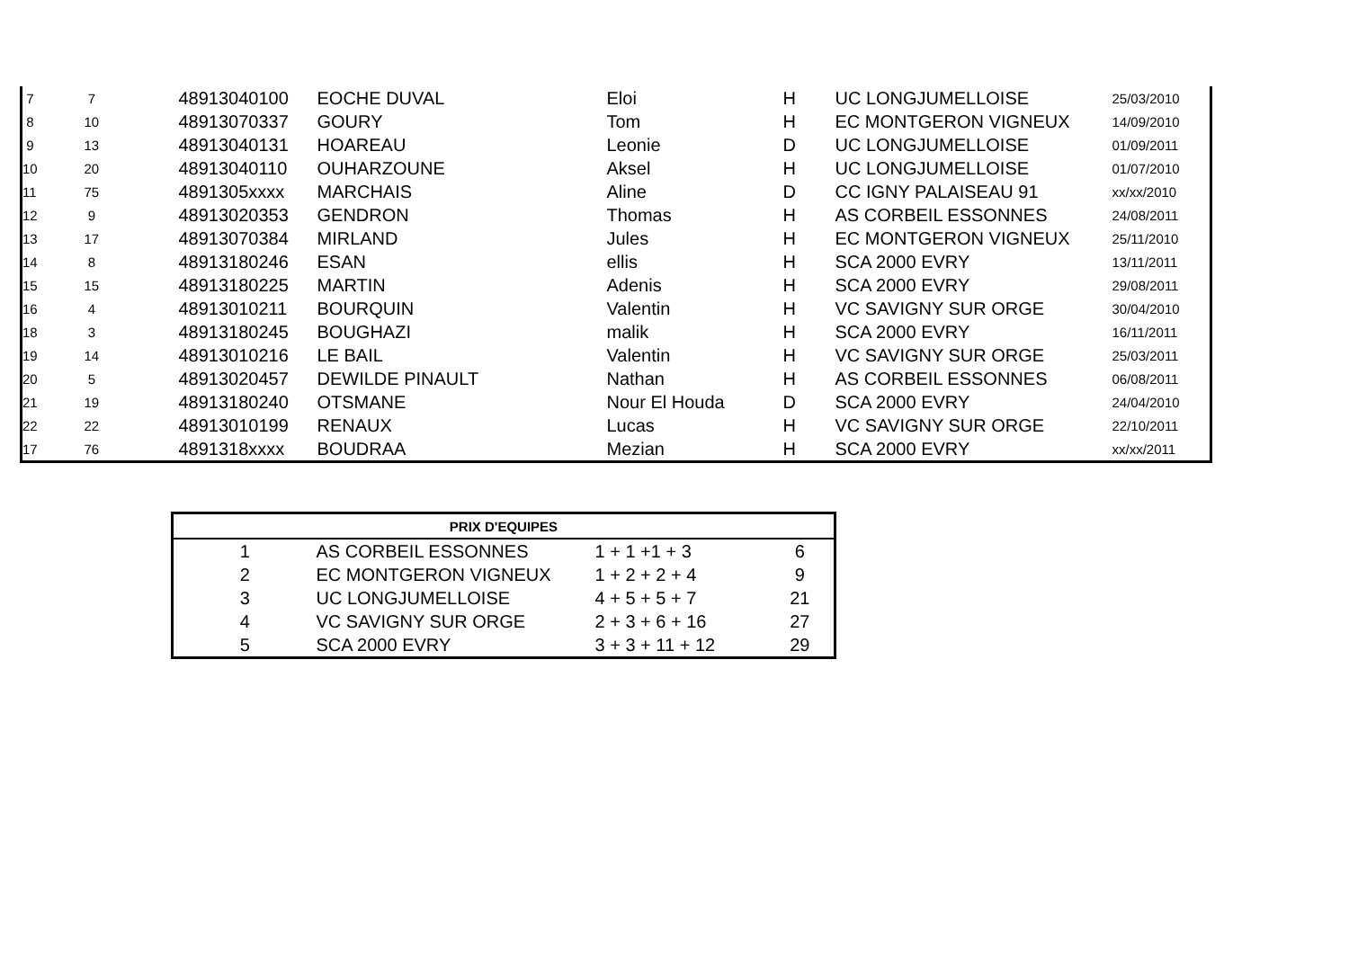| 7 | 7 | 48913040100 | EOCHE DUVAL | Eloi | H | UC LONGJUMELLOISE | 25/03/2010 |
| 8 | 10 | 48913070337 | GOURY | Tom | H | EC MONTGERON VIGNEUX | 14/09/2010 |
| 9 | 13 | 48913040131 | HOAREAU | Leonie | D | UC LONGJUMELLOISE | 01/09/2011 |
| 10 | 20 | 48913040110 | OUHARZOUNE | Aksel | H | UC LONGJUMELLOISE | 01/07/2010 |
| 11 | 75 | 4891305xxxx | MARCHAIS | Aline | D | CC IGNY PALAISEAU 91 | xx/xx/2010 |
| 12 | 9 | 48913020353 | GENDRON | Thomas | H | AS CORBEIL ESSONNES | 24/08/2011 |
| 13 | 17 | 48913070384 | MIRLAND | Jules | H | EC MONTGERON VIGNEUX | 25/11/2010 |
| 14 | 8 | 48913180246 | ESAN | ellis | H | SCA 2000 EVRY | 13/11/2011 |
| 15 | 15 | 48913180225 | MARTIN | Adenis | H | SCA 2000 EVRY | 29/08/2011 |
| 16 | 4 | 48913010211 | BOURQUIN | Valentin | H | VC SAVIGNY SUR ORGE | 30/04/2010 |
| 18 | 3 | 48913180245 | BOUGHAZI | malik | H | SCA 2000 EVRY | 16/11/2011 |
| 19 | 14 | 48913010216 | LE BAIL | Valentin | H | VC SAVIGNY SUR ORGE | 25/03/2011 |
| 20 | 5 | 48913020457 | DEWILDE PINAULT | Nathan | H | AS CORBEIL ESSONNES | 06/08/2011 |
| 21 | 19 | 48913180240 | OTSMANE | Nour El Houda | D | SCA 2000 EVRY | 24/04/2010 |
| 22 | 22 | 48913010199 | RENAUX | Lucas | H | VC SAVIGNY SUR ORGE | 22/10/2011 |
| 17 | 76 | 4891318xxxx | BOUDRAA | Mezian | H | SCA 2000 EVRY | xx/xx/2011 |
| PRIX D'EQUIPES | | | |
| --- | --- | --- | --- |
| 1 | AS CORBEIL ESSONNES | 1 + 1 +1 + 3 | 6 |
| 2 | EC MONTGERON VIGNEUX | 1 + 2 + 2 + 4 | 9 |
| 3 | UC LONGJUMELLOISE | 4 + 5 + 5 + 7 | 21 |
| 4 | VC SAVIGNY SUR ORGE | 2 + 3 + 6 + 16 | 27 |
| 5 | SCA 2000 EVRY | 3 + 3 + 11 + 12 | 29 |